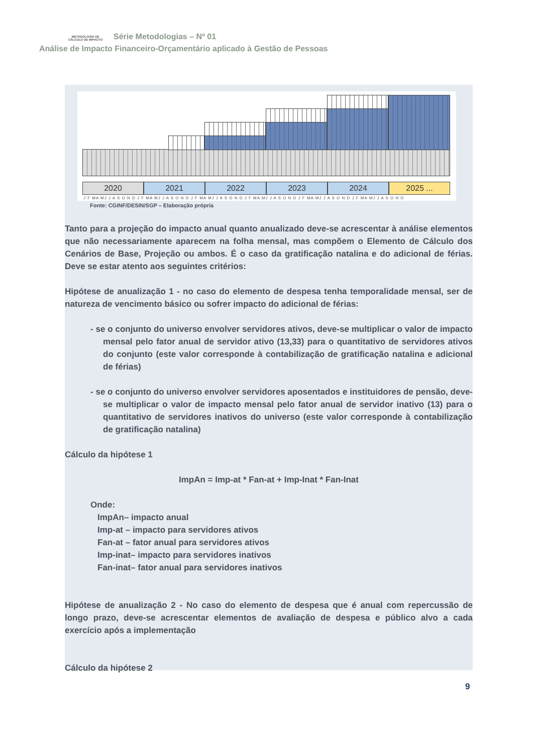METODOLOGIA DE CÁLCULO DE IMPACTO
Série Metodologias – Nº 01
Análise de Impacto Financeiro-Orçamentário aplicado à Gestão de Pessoas
2020 2021 2022 2023 2024 2025 ...
J F MA MJ J A S O N D J F MA MJ J A S O N D J F MA MJ J A S O N D J F MA MJ J A S O N D J F MA MJ J A S O N D J F MA MJ J A S O N D
Fonte: CGINF/DESIN/SGP – Elaboração própria
Tanto para a projeção do impacto anual quanto anualizado deve-se acrescentar à análise elementos que não necessariamente aparecem na folha mensal, mas compõem o Elemento de Cálculo dos Cenários de Base, Projeção ou ambos. É o caso da gratificação natalina e do adicional de férias. Deve se estar atento aos seguintes critérios:
Hipótese de anualização 1 - no caso do elemento de despesa tenha temporalidade mensal, ser de natureza de vencimento básico ou sofrer impacto do adicional de férias:
- se o conjunto do universo envolver servidores ativos, deve-se multiplicar o valor de impacto mensal pelo fator anual de servidor ativo (13,33) para o quantitativo de servidores ativos do conjunto (este valor corresponde à contabilização de gratificação natalina e adicional de férias)
- se o conjunto do universo envolver servidores aposentados e instituidores de pensão, deve-se multiplicar o valor de impacto mensal pelo fator anual de servidor inativo (13) para o quantitativo de servidores inativos do universo (este valor corresponde à contabilização de gratificação natalina)
Cálculo da hipótese 1
ImpAn = Imp-at * Fan-at + Imp-Inat * Fan-Inat
Onde:
ImpAn– impacto anual
Imp-at – impacto para servidores ativos
Fan-at – fator anual para servidores ativos
Imp-inat– impacto para servidores inativos
Fan-inat– fator anual para servidores inativos
Hipótese de anualização 2 - No caso do elemento de despesa que é anual com repercussão de longo prazo, deve-se acrescentar elementos de avaliação de despesa e público alvo a cada exercício após a implementação
Cálculo da hipótese 2
9